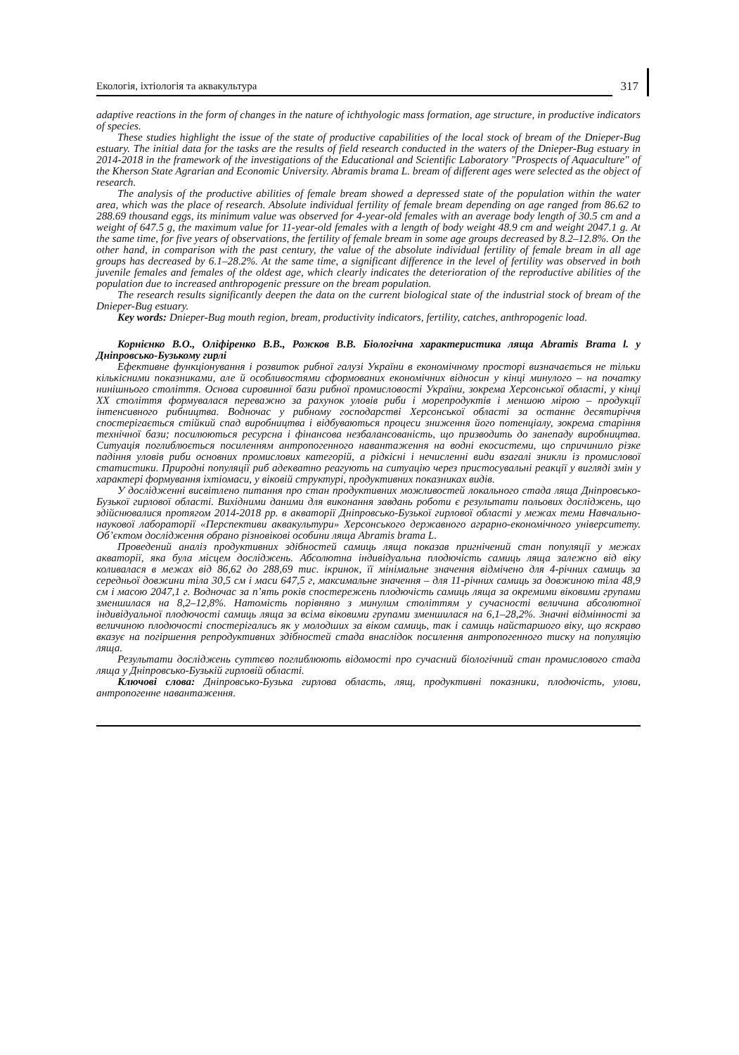Екологія, іхтіологія та аквакультура
317
adaptive reactions in the form of changes in the nature of ichthyologic mass formation, age structure, in productive indicators of species.
These studies highlight the issue of the state of productive capabilities of the local stock of bream of the Dnieper-Bug estuary. The initial data for the tasks are the results of field research conducted in the waters of the Dnieper-Bug estuary in 2014-2018 in the framework of the investigations of the Educational and Scientific Laboratory "Prospects of Aquaculture" of the Kherson State Agrarian and Economic University. Abramis brama L. bream of different ages were selected as the object of research.
The analysis of the productive abilities of female bream showed a depressed state of the population within the water area, which was the place of research. Absolute individual fertility of female bream depending on age ranged from 86.62 to 288.69 thousand eggs, its minimum value was observed for 4-year-old females with an average body length of 30.5 cm and a weight of 647.5 g, the maximum value for 11-year-old females with a length of body weight 48.9 cm and weight 2047.1 g. At the same time, for five years of observations, the fertility of female bream in some age groups decreased by 8.2–12.8%. On the other hand, in comparison with the past century, the value of the absolute individual fertility of female bream in all age groups has decreased by 6.1–28.2%. At the same time, a significant difference in the level of fertility was observed in both juvenile females and females of the oldest age, which clearly indicates the deterioration of the reproductive abilities of the population due to increased anthropogenic pressure on the bream population.
The research results significantly deepen the data on the current biological state of the industrial stock of bream of the Dnieper-Bug estuary.
Key words: Dnieper-Bug mouth region, bream, productivity indicators, fertility, catches, anthropogenic load.
Корнієнко В.О., Оліфіренко В.В., Рожков В.В. Біологічна характеристика ляща Abramis Brama l. у Дніпровсько-Бузькому гирлі
Ефективне функціонування і розвиток рибної галузі України в економічному просторі визначається не тільки кількісними показниками, але й особливостями сформованих економічних відносин у кінці минулого – на початку нинішнього століття. Основа сировинної бази рибної промисловості України, зокрема Херсонської області, у кінці ХХ століття формувалася переважно за рахунок уловів риби і морепродуктів і меншою мірою – продукції інтенсивного рибництва. Водночас у рибному господарстві Херсонської області за останнє десятиріччя спостерігається стійкий спад виробництва і відбуваються процеси зниження його потенціалу, зокрема старіння технічної бази; посилюються ресурсна і фінансова незбалансованість, що призводить до занепаду виробництва. Ситуація поглиблюється посиленням антропогенного навантаження на водні екосистеми, що спричинило різке падіння уловів риби основних промислових категорій, а рідкісні і нечисленні види взагалі зникли із промислової статистики. Природні популяції риб адекватно реагують на ситуацію через пристосувальні реакції у вигляді змін у характері формування іхтіомаси, у віковій структурі, продуктивних показниках видів.
У дослідженні висвітлено питання про стан продуктивних можливостей локального стада ляща Дніпровсько-Бузької гирлової області. Вихідними даними для виконання завдань роботи є результати польових досліджень, що здійснювалися протягом 2014-2018 рр. в акваторії Дніпровсько-Бузької гирлової області у межах теми Навчально-наукової лабораторії «Перспективи аквакультури» Херсонського державного аграрно-економічного університету. Об’єктом дослідження обрано різновікові особини ляща Abramis brama L.
Проведений аналіз продуктивних здібностей самиць ляща показав пригнічений стан популяції у межах акваторії, яка була місцем досліджень. Абсолютна індивідуальна плодючість самиць ляща залежно від віку коливалася в межах від 86,62 до 288,69 тис. ікринок, її мінімальне значення відмічено для 4-річних самиць за середньої довжини тіла 30,5 см і маси 647,5 г, максимальне значення – для 11-річних самиць за довжиною тіла 48,9 см і масою 2047,1 г. Водночас за п’ять років спостережень плодючість самиць ляща за окремими віковими групами зменшилася на 8,2–12,8%. Натомість порівняно з минулим століттям у сучасності величина абсолютної індивідуальної плодючості самиць ляща за всіма віковими групами зменшилася на 6,1–28,2%. Значні відмінності за величиною плодючості спостерігались як у молодших за віком самиць, так і самиць найстаршого віку, що яскраво вказує на погіршення репродуктивних здібностей стада внаслідок посилення антропогенного тиску на популяцію ляща.
Результати досліджень суттєво поглиблюють відомості про сучасний біологічний стан промислового стада ляща у Дніпровсько-Бузькій гирловій області.
Ключові слова: Дніпровсько-Бузька гирлова область, лящ, продуктивні показники, плодючість, улови, антропогенне навантаження.